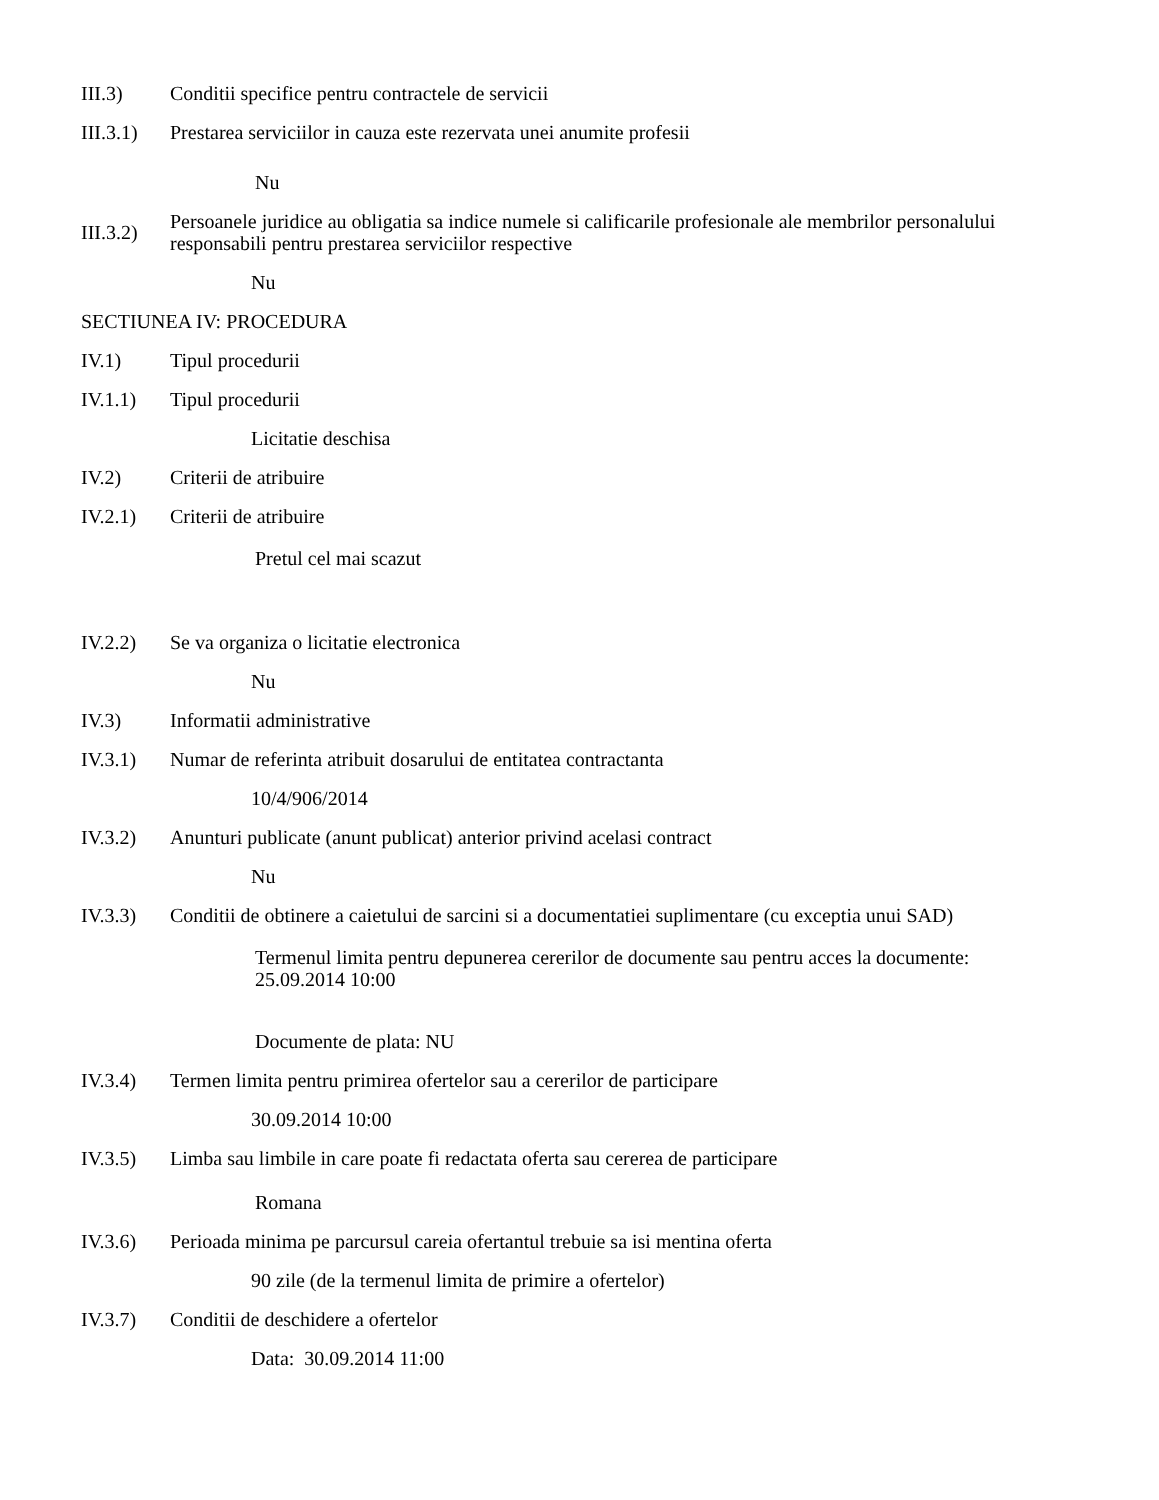III.3) Conditii specifice pentru contractele de servicii
III.3.1)
Prestarea serviciilor in cauza este rezervata unei anumite profesii
Nu
III.3.2)
Persoanele juridice au obligatia sa indice numele si calificarile profesionale ale membrilor personalului responsabili pentru prestarea serviciilor respective
Nu
SECTIUNEA IV: PROCEDURA
IV.1) Tipul procedurii
IV.1.1) Tipul procedurii
Licitatie deschisa
IV.2) Criterii de atribuire
IV.2.1) Criterii de atribuire
Pretul cel mai scazut
IV.2.2) Se va organiza o licitatie electronica
Nu
IV.3) Informatii administrative
IV.3.1) Numar de referinta atribuit dosarului de entitatea contractanta
10/4/906/2014
IV.3.2) Anunturi publicate (anunt publicat) anterior privind acelasi contract
Nu
IV.3.3) Conditii de obtinere a caietului de sarcini si a documentatiei suplimentare (cu exceptia unui SAD)
Termenul limita pentru depunerea cererilor de documente sau pentru acces la documente:
25.09.2014 10:00
Documente de plata: NU
IV.3.4) Termen limita pentru primirea ofertelor sau a cererilor de participare
30.09.2014 10:00
IV.3.5) Limba sau limbile in care poate fi redactata oferta sau cererea de participare
Romana
IV.3.6) Perioada minima pe parcursul careia ofertantul trebuie sa isi mentina oferta
90 zile (de la termenul limita de primire a ofertelor)
IV.3.7) Conditii de deschidere a ofertelor
Data: 30.09.2014 11:00